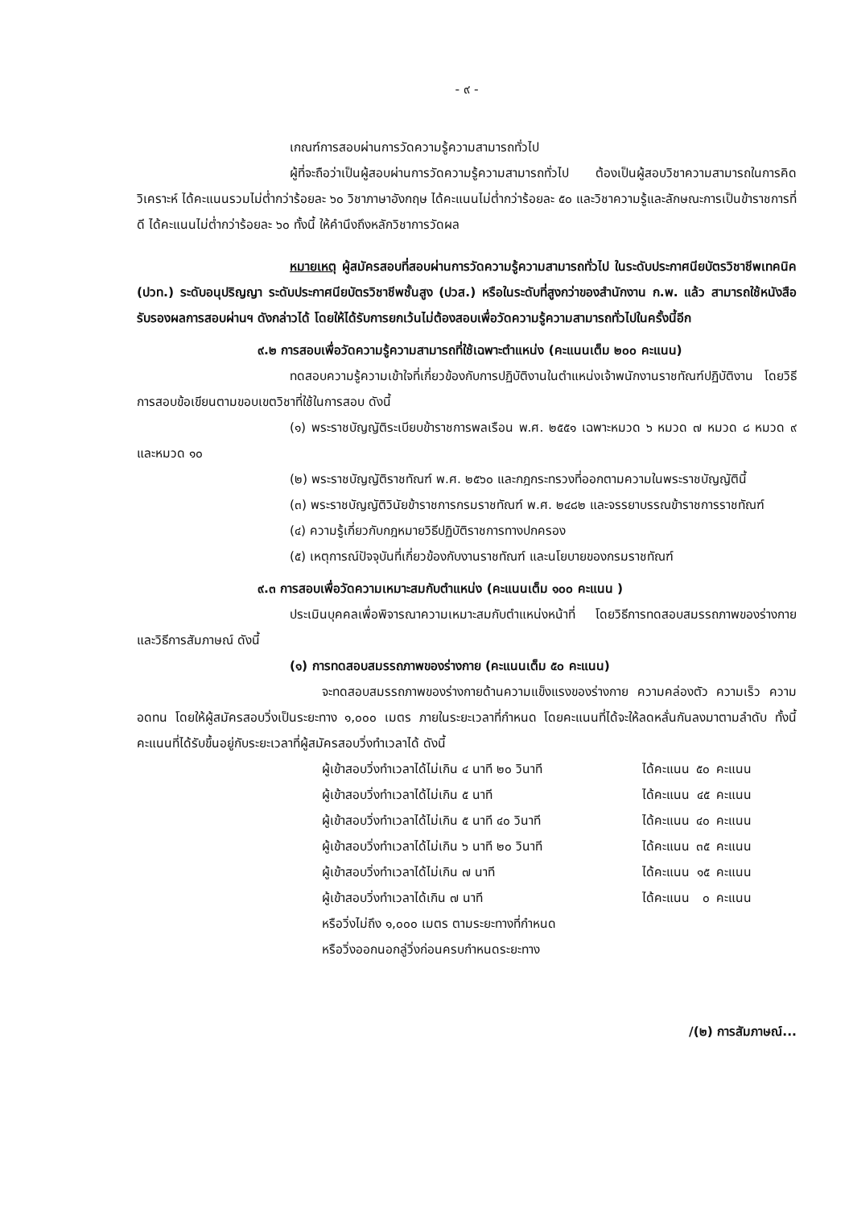- ๙ -
เกณฑ์การสอบผ่านการวัดความรู้ความสามารถทั่วไป
ผู้ที่จะถือว่าเป็นผู้สอบผ่านการวัดความรู้ความสามารถทั่วไป ต้องเป็นผู้สอบวิชาความสามารถในการคิดวิเคราะห์ ได้คะแนนรวมไม่ต่ำกว่าร้อยละ ๖๐ วิชาภาษาอังกฤษ ได้คะแนนไม่ต่ำกว่าร้อยละ ๕๐ และวิชาความรู้และลักษณะการเป็นข้าราชการที่ดี ได้คะแนนไม่ต่ำกว่าร้อยละ ๖๐ ทั้งนี้ ให้คำนึงถึงหลักวิชาการวัดผล
หมายเหตุ ผู้สมัครสอบที่สอบผ่านการวัดความรู้ความสามารถทั่วไป ในระดับประกาศนียบัตรวิชาชีพเทคนิค (ปวท.) ระดับอนุปริญญา ระดับประกาศนียบัตรวิชาชีพชั้นสูง (ปวส.) หรือในระดับที่สูงกว่าของสำนักงาน ก.พ. แล้ว สามารถใช้หนังสือรับรองผลการสอบผ่านฯ ดังกล่าวได้ โดยให้ได้รับการยกเว้นไม่ต้องสอบเพื่อวัดความรู้ความสามารถทั่วไปในครั้งนี้อีก
๙.๒ การสอบเพื่อวัดความรู้ความสามารถที่ใช้เฉพาะตำแหน่ง (คะแนนเต็ม ๒๐๐ คะแนน)
ทดสอบความรู้ความเข้าใจที่เกี่ยวข้องกับการปฏิบัติงานในตำแหน่งเจ้าพนักงานราชทัณฑ์ปฏิบัติงาน โดยวิธีการสอบข้อเขียนตามขอบเขตวิชาที่ใช้ในการสอบ ดังนี้
(๑) พระราชบัญญัติระเบียบข้าราชการพลเรือน พ.ศ. ๒๕๕๑ เฉพาะหมวด ๖ หมวด ๗ หมวด ๘ หมวด ๙ และหมวด ๑๐
(๒) พระราชบัญญัติราชทัณฑ์ พ.ศ. ๒๕๖๐ และกฎกระทรวงที่ออกตามความในพระราชบัญญัตินี้
(๓) พระราชบัญญัติวินัยข้าราชการกรมราชทัณฑ์ พ.ศ. ๒๔๘๒ และจรรยาบรรณข้าราชการราชทัณฑ์
(๔) ความรู้เกี่ยวกับกฎหมายวิธีปฏิบัติราชการทางปกครอง
(๕) เหตุการณ์ปัจจุบันที่เกี่ยวข้องกับงานราชทัณฑ์ และนโยบายของกรมราชทัณฑ์
๙.๓ การสอบเพื่อวัดความเหมาะสมกับตำแหน่ง (คะแนนเต็ม ๑๐๐ คะแนน )
ประเมินบุคคลเพื่อพิจารณาความเหมาะสมกับตำแหน่งหน้าที่ โดยวิธีการทดสอบสมรรถภาพของร่างกาย และวิธีการสัมภาษณ์ ดังนี้
(๑) การทดสอบสมรรถภาพของร่างกาย (คะแนนเต็ม ๕๐ คะแนน)
จะทดสอบสมรรถภาพของร่างกายด้านความแข็งแรงของร่างกาย ความคล่องตัว ความเร็ว ความอดทน โดยให้ผู้สมัครสอบวิ่งเป็นระยะทาง ๑,๐๐๐ เมตร ภายในระยะเวลาที่กำหนด โดยคะแนนที่ได้จะให้ลดหลั่นกันลงมาตามลำดับ ทั้งนี้ คะแนนที่ได้รับขึ้นอยู่กับระยะเวลาที่ผู้สมัครสอบวิ่งทำเวลาได้ ดังนี้
| ผู้เข้าสอบวิ่งทำเวลาได้ไม่เกิน ๔ นาที ๒๐ วินาที | ได้คะแนน | ๕๐ | คะแนน |
| ผู้เข้าสอบวิ่งทำเวลาได้ไม่เกิน ๕ นาที | ได้คะแนน | ๔๕ | คะแนน |
| ผู้เข้าสอบวิ่งทำเวลาได้ไม่เกิน ๕ นาที ๔๐ วินาที | ได้คะแนน | ๔๐ | คะแนน |
| ผู้เข้าสอบวิ่งทำเวลาได้ไม่เกิน ๖ นาที ๒๐ วินาที | ได้คะแนน | ๓๕ | คะแนน |
| ผู้เข้าสอบวิ่งทำเวลาได้ไม่เกิน ๗ นาที | ได้คะแนน | ๑๕ | คะแนน |
| ผู้เข้าสอบวิ่งทำเวลาได้เกิน ๗ นาที หรือวิ่งไม่ถึง ๑,๐๐๐ เมตร ตามระยะทางที่กำหนด หรือวิ่งออกนอกลู่วิ่งก่อนครบกำหนดระยะทาง | ได้คะแนน | ๐ | คะแนน |
/(๒) การสัมภาษณ์...